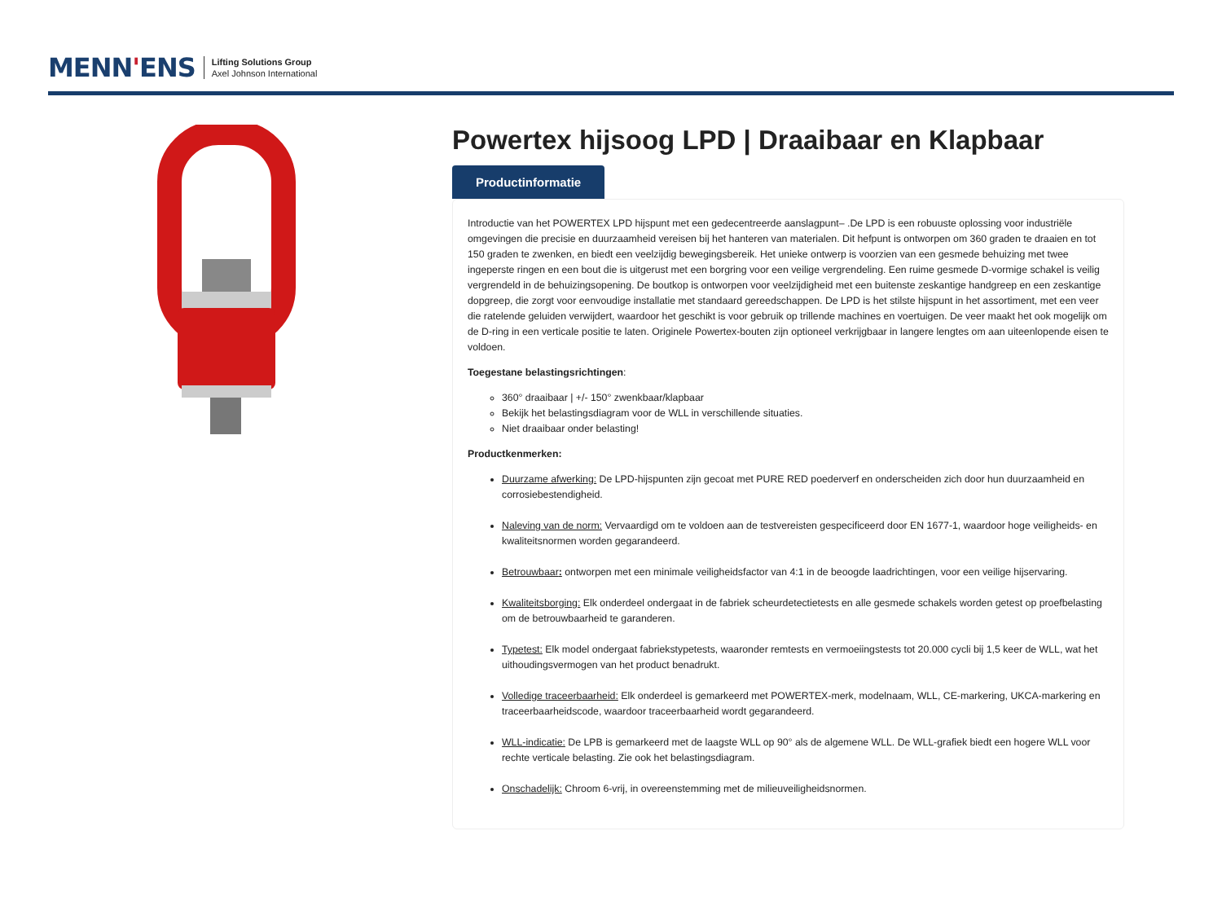MENN'ENS
Lifting Solutions Group
Axel Johnson International
Powertex hijsoog LPD | Draaibaar en Klapbaar
Productinformatie
Introductie van het POWERTEX LPD hijspunt met een gedecentreerde aanslagpunt– .De LPD is een robuuste oplossing voor industriële omgevingen die precisie en duurzaamheid vereisen bij het hanteren van materialen. Dit hefpunt is ontworpen om 360 graden te draaien en tot 150 graden te zwenken, en biedt een veelzijdig bewegingsbereik. Het unieke ontwerp is voorzien van een gesmede behuizing met twee ingeperste ringen en een bout die is uitgerust met een borgring voor een veilige vergrendeling. Een ruime gesmede D-vormige schakel is veilig vergrendeld in de behuizingsopening. De boutkop is ontworpen voor veelzijdigheid met een buitenste zeskantige handgreep en een zeskantige dopgreep, die zorgt voor eenvoudige installatie met standaard gereedschappen. De LPD is het stilste hijspunt in het assortiment, met een veer die ratelende geluiden verwijdert, waardoor het geschikt is voor gebruik op trillende machines en voertuigen. De veer maakt het ook mogelijk om de D-ring in een verticale positie te laten. Originele Powertex-bouten zijn optioneel verkrijgbaar in langere lengtes om aan uiteenlopende eisen te voldoen.
Toegestane belastingsrichtingen:
360° draaibaar | +/- 150° zwenkbaar/klapbaar
Bekijk het belastingsdiagram voor de WLL in verschillende situaties.
Niet draaibaar onder belasting!
Productkenmerken:
Duurzame afwerking: De LPD-hijspunten zijn gecoat met PURE RED poederverf en onderscheiden zich door hun duurzaamheid en corrosiebestendigheid.
Naleving van de norm: Vervaardigd om te voldoen aan de testvereisten gespecificeerd door EN 1677-1, waardoor hoge veiligheids- en kwaliteitsnormen worden gegarandeerd.
Betrouwbaar: ontworpen met een minimale veiligheidsfactor van 4:1 in de beoogde laadrichtingen, voor een veilige hijservaring.
Kwaliteitsborging: Elk onderdeel ondergaat in de fabriek scheurdetectietests en alle gesmede schakels worden getest op proefbelasting om de betrouwbaarheid te garanderen.
Typetest: Elk model ondergaat fabriekstypetests, waaronder remtests en vermoeiingstests tot 20.000 cycli bij 1,5 keer de WLL, wat het uithoudingsvermogen van het product benadrukt.
Volledige traceerbaarheid: Elk onderdeel is gemarkeerd met POWERTEX-merk, modelnaam, WLL, CE-markering, UKCA-markering en traceerbaarheidscode, waardoor traceerbaarheid wordt gegarandeerd.
WLL-indicatie: De LPB is gemarkeerd met de laagste WLL op 90° als de algemene WLL. De WLL-grafiek biedt een hogere WLL voor rechte verticale belasting. Zie ook het belastingsdiagram.
Onschadelijk: Chroom 6-vrij, in overeenstemming met de milieuveiligheidsnormen.